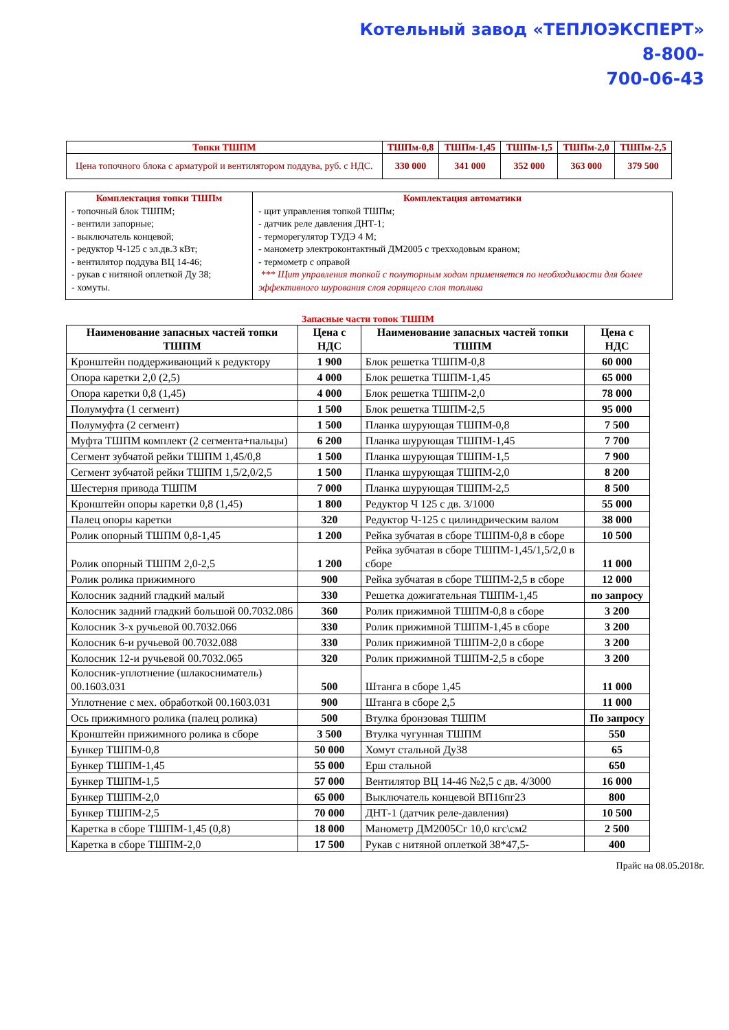Котельный завод «ТЕПЛОЭКСПЕРТ»
8-800-
700-06-43
| Топки ТШПМ | ТШПм-0,8 | ТШПм-1,45 | ТШПм-1,5 | ТШПм-2,0 | ТШПм-2,5 |
| --- | --- | --- | --- | --- | --- |
| Цена топочного блока с арматурой и вентилятором поддува, руб. с НДС. | 330 000 | 341 000 | 352 000 | 363 000 | 379 500 |
| Комплектация топки ТШПм - топочный блок ТШПМ; - вентили запорные; - выключатель концевой; - редуктор Ч-125 с эл.дв.3 кВт; - вентилятор поддува ВЦ 14-46; - рукав с нитяной оплеткой Ду 38; - хомуты. | Комплектация автоматики - щит управления топкой ТШПм; - датчик реле давления ДНТ-1; - терморегулятор ТУДЭ 4 М; - манометр электроконтактный ДМ2005 с трехходовым краном; - термометр с оправой *** Щит управления топкой с полуторным ходом применяется по необходимости для более эффективного шурования слоя горящего слоя топлива |
Запасные части топок ТШПМ
| Наименование запасных частей топки ТШПМ | Цена с НДС | Наименование запасных частей топки ТШПМ | Цена с НДС |
| --- | --- | --- | --- |
| Кронштейн поддерживающий к редуктору | 1 900 | Блок решетка ТШПМ-0,8 | 60 000 |
| Опора каретки 2,0 (2,5) | 4 000 | Блок решетка ТШПМ-1,45 | 65 000 |
| Опора каретки 0,8 (1,45) | 4 000 | Блок решетка ТШПМ-2,0 | 78 000 |
| Полумуфта (1 сегмент) | 1 500 | Блок решетка ТШПМ-2,5 | 95 000 |
| Полумуфта (2 сегмент) | 1 500 | Планка шурующая ТШПМ-0,8 | 7 500 |
| Муфта ТШПМ комплект (2 сегмента+пальцы) | 6 200 | Планка шурующая ТШПМ-1,45 | 7 700 |
| Сегмент зубчатой рейки ТШПМ 1,45/0,8 | 1 500 | Планка шурующая ТШПМ-1,5 | 7 900 |
| Сегмент зубчатой рейки ТШПМ 1,5/2,0/2,5 | 1 500 | Планка шурующая ТШПМ-2,0 | 8 200 |
| Шестерня привода ТШПМ | 7 000 | Планка шурующая ТШПМ-2,5 | 8 500 |
| Кронштейн опоры каретки 0,8 (1,45) | 1 800 | Редуктор Ч 125 с дв. 3/1000 | 55 000 |
| Палец опоры каретки | 320 | Редуктор Ч-125 с цилиндрическим валом | 38 000 |
| Ролик опорный ТШПМ 0,8-1,45 | 1 200 | Рейка зубчатая в сборе ТШПМ-0,8 в сборе | 10 500 |
| Ролик опорный ТШПМ 2,0-2,5 | 1 200 | Рейка зубчатая в сборе ТШПМ-1,45/1,5/2,0 в сборе | 11 000 |
| Ролик ролика прижимного | 900 | Рейка зубчатая в сборе ТШПМ-2,5 в сборе | 12 000 |
| Колосник задний гладкий малый | 330 | Решетка дожигательная ТШПМ-1,45 | по запросу |
| Колосник задний гладкий большой 00.7032.086 | 360 | Ролик прижимной ТШПМ-0,8 в сборе | 3 200 |
| Колосник 3-х ручьевой 00.7032.066 | 330 | Ролик прижимной ТШПМ-1,45 в сборе | 3 200 |
| Колосник 6-и ручьевой 00.7032.088 | 330 | Ролик прижимной ТШПМ-2,0 в сборе | 3 200 |
| Колосник 12-и ручьевой 00.7032.065 | 320 | Ролик прижимной ТШПМ-2,5 в сборе | 3 200 |
| Колосник-уплотнение (шлакосниматель) 00.1603.031 | 500 | Штанга в сборе 1,45 | 11 000 |
| Уплотнение с мех. обработкой 00.1603.031 | 900 | Штанга в сборе 2,5 | 11 000 |
| Ось прижимного ролика (палец ролика) | 500 | Втулка бронзовая ТШПМ | По запросу |
| Кронштейн прижимного ролика в сборе | 3 500 | Втулка чугунная ТШПМ | 550 |
| Бункер ТШПМ-0,8 | 50 000 | Хомут стальной Ду38 | 65 |
| Бункер ТШПМ-1,45 | 55 000 | Ерш стальной | 650 |
| Бункер ТШПМ-1,5 | 57 000 | Вентилятор ВЦ 14-46 №2,5 с дв. 4/3000 | 16 000 |
| Бункер ТШПМ-2,0 | 65 000 | Выключатель концевой ВП16пг23 | 800 |
| Бункер ТШПМ-2,5 | 70 000 | ДНТ-1 (датчик реле-давления) | 10 500 |
| Каретка в сборе ТШПМ-1,45 (0,8) | 18 000 | Манометр ДМ2005Сг 10,0 кгс\см2 | 2 500 |
| Каретка в сборе ТШПМ-2,0 | 17 500 | Рукав с нитяной оплеткой 38*47,5- | 400 |
Прайс на 08.05.2018г.